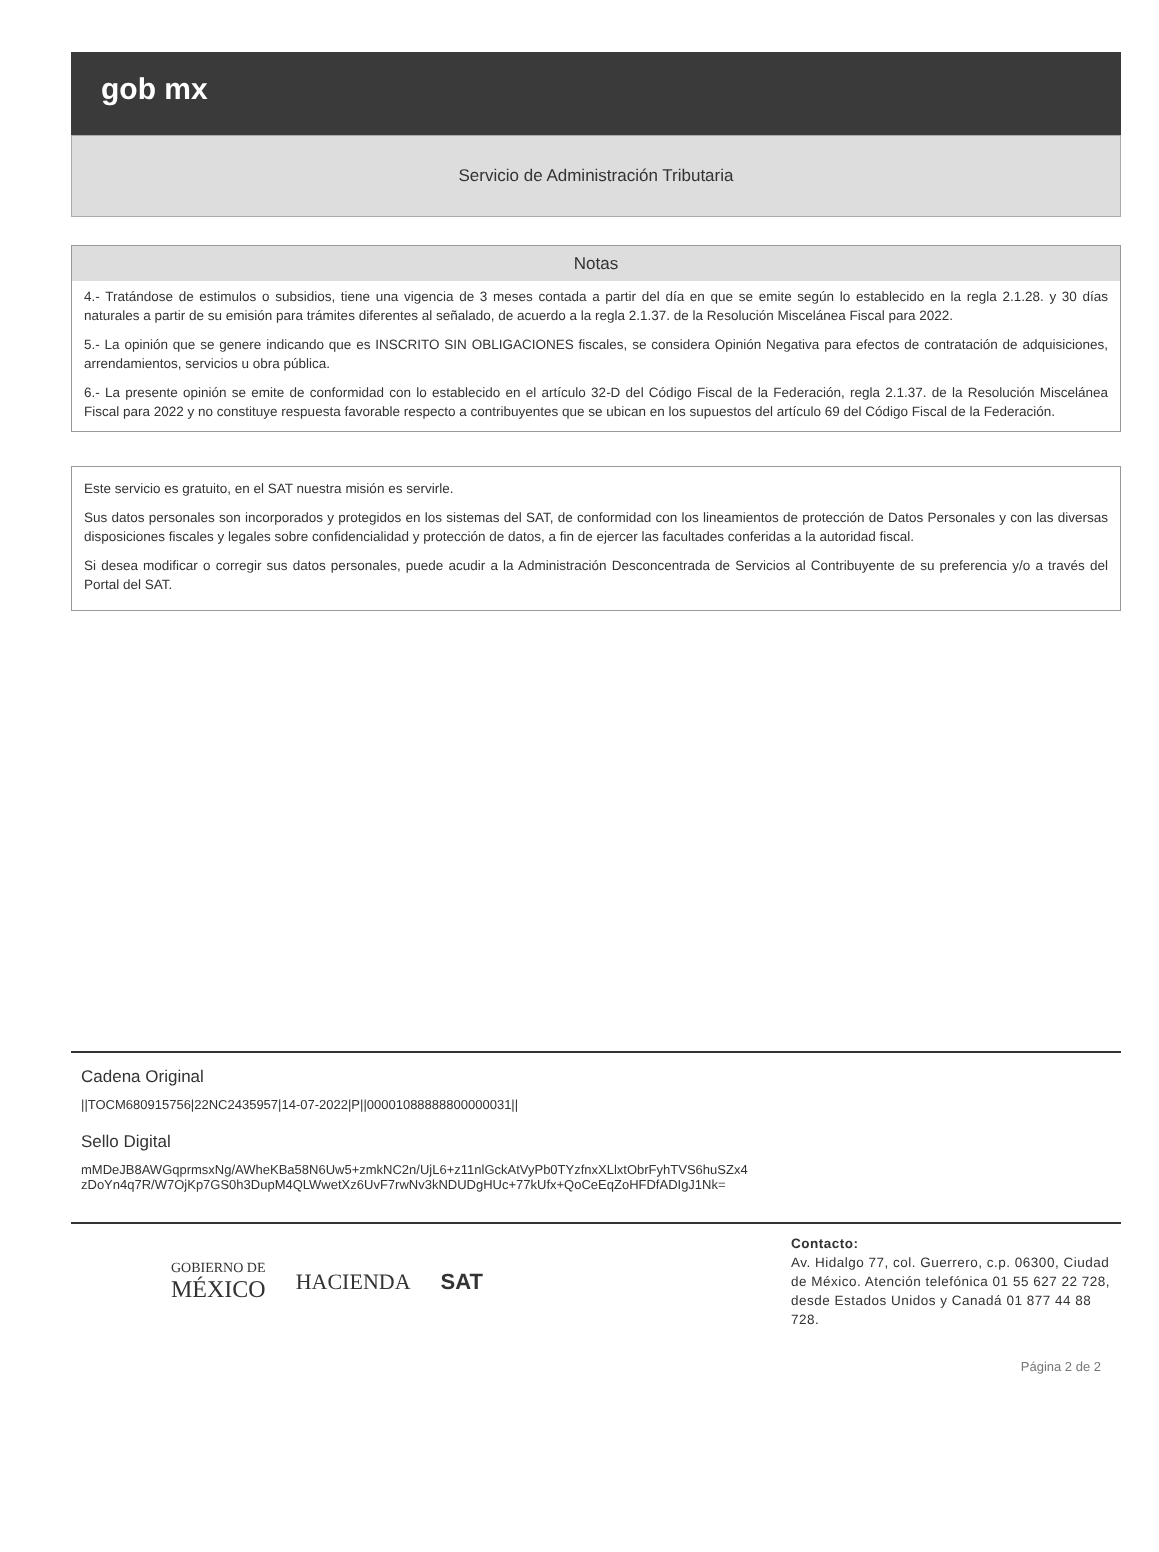gob mx
Servicio de Administración Tributaria
Notas
4.- Tratándose de estimulos o subsidios, tiene una vigencia de 3 meses contada a partir del día en que se emite según lo establecido en la regla 2.1.28. y 30 días naturales a partir de su emisión para trámites diferentes al señalado, de acuerdo a la regla 2.1.37. de la Resolución Miscelánea Fiscal para 2022.
5.- La opinión que se genere indicando que es INSCRITO SIN OBLIGACIONES fiscales, se considera Opinión Negativa para efectos de contratación de adquisiciones, arrendamientos, servicios u obra pública.
6.- La presente opinión se emite de conformidad con lo establecido en el artículo 32-D del Código Fiscal de la Federación, regla 2.1.37. de la Resolución Miscelánea Fiscal para 2022 y no constituye respuesta favorable respecto a contribuyentes que se ubican en los supuestos del artículo 69 del Código Fiscal de la Federación.
Este servicio es gratuito, en el SAT nuestra misión es servirle.
Sus datos personales son incorporados y protegidos en los sistemas del SAT, de conformidad con los lineamientos de protección de Datos Personales y con las diversas disposiciones fiscales y legales sobre confidencialidad y protección de datos, a fin de ejercer las facultades conferidas a la autoridad fiscal.
Si desea modificar o corregir sus datos personales, puede acudir a la Administración Desconcentrada de Servicios al Contribuyente de su preferencia y/o a través del Portal del SAT.
Cadena Original
||TOCM680915756|22NC2435957|14-07-2022|P||00001088888800000031||
Sello Digital
mMDeJB8AWGqprmsxNg/AWheKBa58N6Uw5+zmkNC2n/UjL6+z11nlGckAtVyPb0TYzfnxXLlxtObrFyhTVS6huSZx4
zDoYn4q7R/W7OjKp7GS0h3DupM4QLWwetXz6UvF7rwNv3kNDUDgHUc+77kUfx+QoCeEqZoHFDfADIgJ1Nk=
GOBIERNO DE
MÉXICO
HACIENDA SAT
Contacto:
Av. Hidalgo 77, col. Guerrero, c.p. 06300, Ciudad de México. Atención telefónica 01 55 627 22 728, desde Estados Unidos y Canadá 01 877 44 88 728.
Página 2 de 2